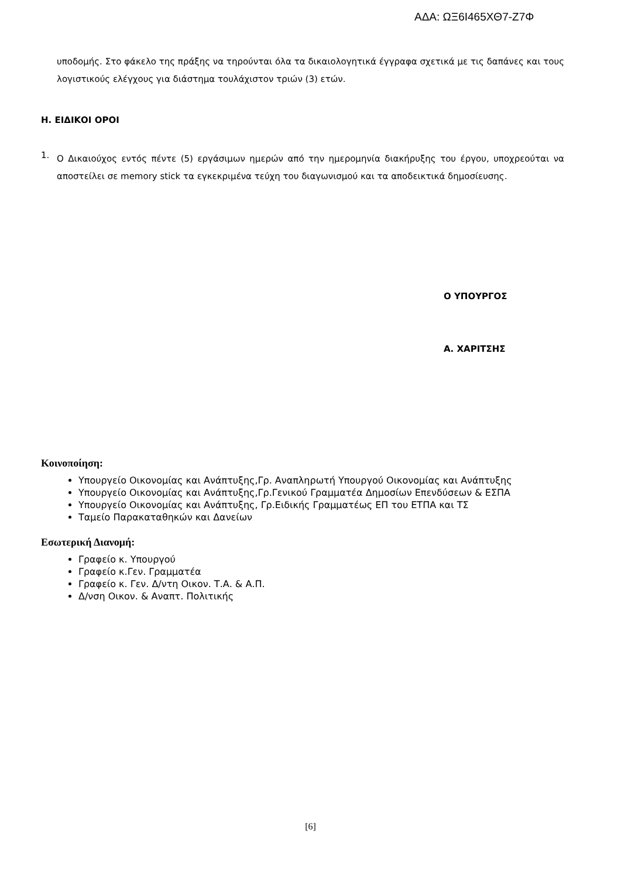ΑΔΑ: ΩΞ6Ι465ΧΘ7-Ζ7Φ
υποδομής. Στο φάκελο της πράξης να τηρούνται όλα τα δικαιολογητικά έγγραφα σχετικά με τις δαπάνες και τους λογιστικούς ελέγχους για διάστημα τουλάχιστον τριών (3) ετών.
Η. ΕΙΔΙΚΟΙ ΟΡΟΙ
1.
Ο Δικαιούχος εντός πέντε (5) εργάσιμων ημερών από την ημερομηνία διακήρυξης του έργου, υποχρεούται να αποστείλει σε memory stick τα εγκεκριμένα τεύχη του διαγωνισμού και τα αποδεικτικά δημοσίευσης.
Ο ΥΠΟΥΡΓΟΣ
Α. ΧΑΡΙΤΣΗΣ
Κοινοποίηση:
Υπουργείο Οικονομίας και Ανάπτυξης,Γρ. Αναπληρωτή Υπουργού Οικονομίας και Ανάπτυξης
Υπουργείο Οικονομίας και Ανάπτυξης,Γρ.Γενικού Γραμματέα Δημοσίων Επενδύσεων & ΕΣΠΑ
Υπουργείο Οικονομίας και Ανάπτυξης, Γρ.Ειδικής Γραμματέως ΕΠ του ΕΤΠΑ και ΤΣ
Ταμείο Παρακαταθηκών και Δανείων
Εσωτερική Διανομή:
Γραφείο κ. Υπουργού
Γραφείο κ.Γεν. Γραμματέα
Γραφείο κ. Γεν. Δ/ντη Οικον. Τ.Α. & Α.Π.
Δ/νση Οικον. & Αναπτ. Πολιτικής
[6]